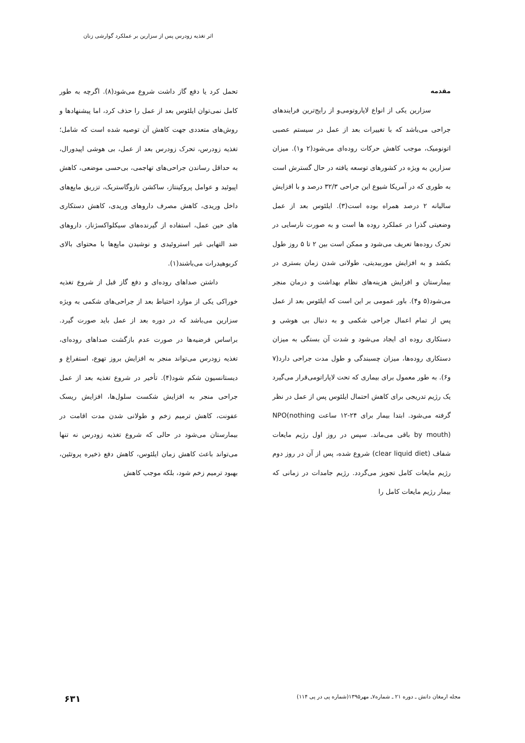اثر تغذیه زودرس پس از سزارین بر عملکرد گوارشی زنان
مقدمه
سزارین یکی از انواع لاپاروتومی‌و از رایج‌ترین فرایندهای جراحی می‌باشد که با تغییرات بعد از عمل در سیستم عصبی اتونومیک، موجب کاهش حرکات روده‌ای می‌شود(۲ و۱). میزان سزارین به ویژه در کشورهای توسعه یافته در حال گسترش است به طوری که در آمریکا شیوع این جراحی ۳۲/۳ درصد و با افزایش سالیانه ۲ درصد همراه بوده است(۳). ایلئوس بعد از عمل وضعیتی گذرا در عملکرد روده ها است و به صورت نارسایی در تحرک روده‌ها تعریف می‌شود و ممکن است بین ۲ تا ۵ روز طول بکشد و به افزایش موربیدیتی، طولانی شدن زمان بستری در بیمارستان و افزایش هزینه‌های نظام بهداشت و درمان منجر می‌شود(۵ و۴). باور عمومی بر این است که ایلئوس بعد از عمل پس از تمام اعمال جراحی شکمی و به دنبال بی هوشی و دستکاری روده ای ایجاد می‌شود و شدت آن بستگی به میزان دستکاری روده‌ها، میزان چسبندگی و طول مدت جراحی دارد(۷ و۶). به طور معمول برای بیماری که تحت لاپاراتومی‌قرار می‌گیرد یک رژیم تدریجی برای کاهش احتمال ایلئوس پس از عمل در نظر گرفته می‌شود. ابتدا بیمار برای ۲۴-۱۲ ساعت NPO(nothing by mouth) باقی می‌ماند. سپس در روز اول رژیم مایعات شفاف (clear liquid diet) شروع شده، پس از آن در روز دوم رژیم مایعات کامل تجویز می‌گردد. رژیم جامدات در زمانی که بیمار رژیم مایعات کامل را
تحمل کرد یا دفع گاز داشت شروع می‌شود(۸). اگرچه به طور کامل نمی‌توان ایلئوس بعد از عمل را حذف کرد، اما پیشنهادها و روش‌های متعددی جهت کاهش آن توصیه شده است که شامل؛ تغذیه زودرس، تحرک زودرس بعد از عمل، بی هوشی اپیدورال، به حداقل رساندن جراحی‌های تهاجمی، بی‌حسی موضعی، کاهش اپیوئید و عوامل پروکینتاز، ساکشن نازوگاستریک، تزریق مایع‌های داخل وریدی، کاهش مصرف داروهای وریدی، کاهش دستکاری های حین عمل، استفاده از گیرنده‌های سیکلواکسژناز، داروهای ضد التهابی غیر استروئیدی و نوشیدن مایع‌ها با محتوای بالای کربوهیدرات می‌باشند(۱).
داشتن صداهای روده‌ای و دفع گاز قبل از شروع تغذیه خوراکی یکی از موارد احتیاط بعد از جراحی‌های شکمی به ویژه سزارین می‌باشد که در دوره بعد از عمل باید صورت گیرد. براساس فرضیه‌ها در صورت عدم بازگشت صداهای روده‌ای، تغذیه زودرس می‌تواند منجر به افزایش بروز تهوع، استفراغ و دیستانسیون شکم شود(۴). تأخیر در شروع تغذیه بعد از عمل جراحی منجر به افزایش شکست سلول‌ها، افزایش ریسک عفونت، کاهش ترمیم زخم و طولانی شدن مدت اقامت در بیمارستان می‌شود در حالی که شروع تغذیه زودرس نه تنها می‌تواند باعث کاهش زمان ایلئوس، کاهش دفع ذخیره پروتئین، بهبود ترمیم زخم شود، بلکه موجب کاهش
مجله ارمغان دانش ـ دوره ۲۱ ـ شماره۷ـ مهر۱۳۹۵(شماره پی در پی ۱۱۴) ۶۳۱